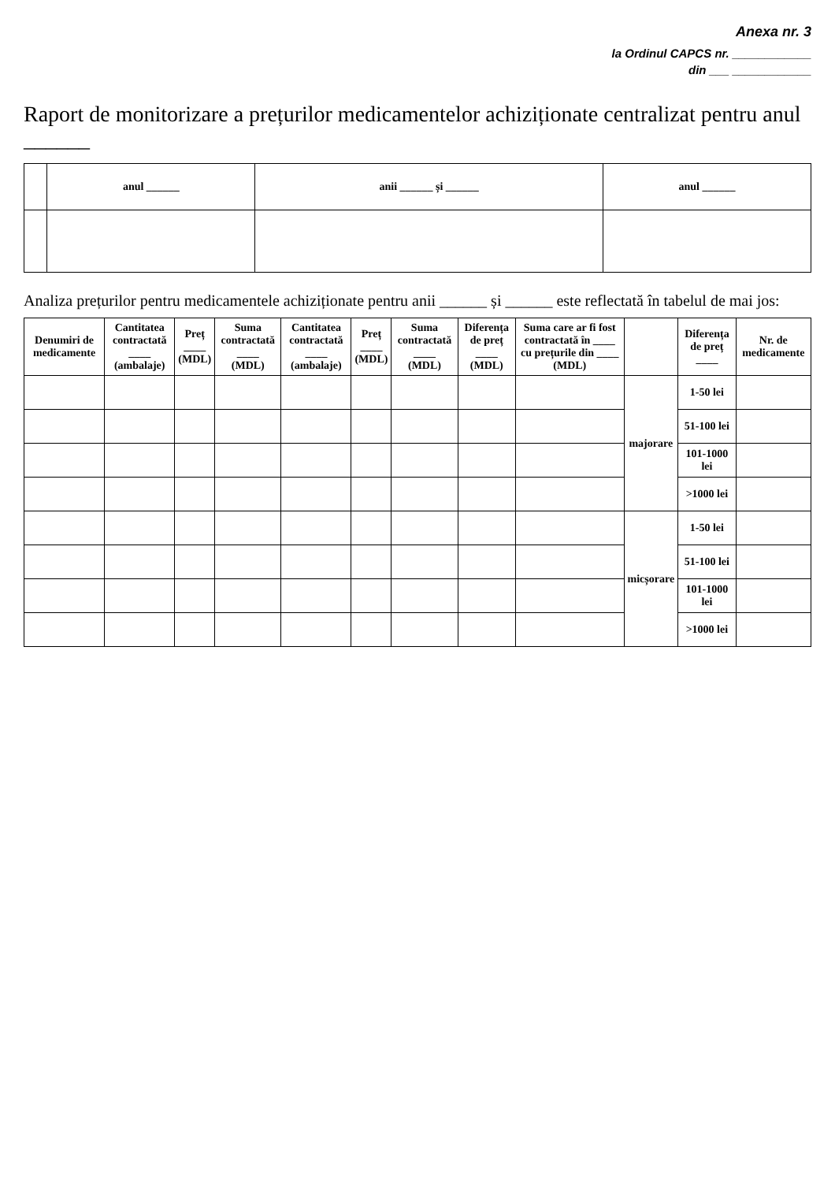Anexa nr. 3
la Ordinul CAPCS nr. ____________
din ___ ____________
Raport de monitorizare a prețurilor medicamentelor achiziționate centralizat pentru anul ______
| | anul ______ | anii ______ și ______ | anul ______ |
| --- | --- | --- | --- |
Analiza prețurilor pentru medicamentele achiziționate pentru anii ______ și ______ este reflectată în tabelul de mai jos:
| Denumiri de medicamente | Cantitatea contractată ____ (ambalaje) | Preț ____ (MDL) | Suma contractată ____ (MDL) | Cantitatea contractată ____ (ambalaje) | Preț ____ (MDL) | Suma contractată ____ (MDL) | Diferența de preț ____ (MDL) | Suma care ar fi fost contractată în ____ cu prețurile din ____ (MDL) | | Diferența de preț ____ | Nr. de medicamente |
| --- | --- | --- | --- | --- | --- | --- | --- | --- | --- | --- | --- |
| | | | | | | | | | majorare | 1-50 lei | |
| | | | | | | | | | | 51-100 lei | |
| | | | | | | | | | | 101-1000 lei | |
| | | | | | | | | | | >1000 lei | |
| | | | | | | | | | micșorare | 1-50 lei | |
| | | | | | | | | | | 51-100 lei | |
| | | | | | | | | | | 101-1000 lei | |
| | | | | | | | | | | >1000 lei | |